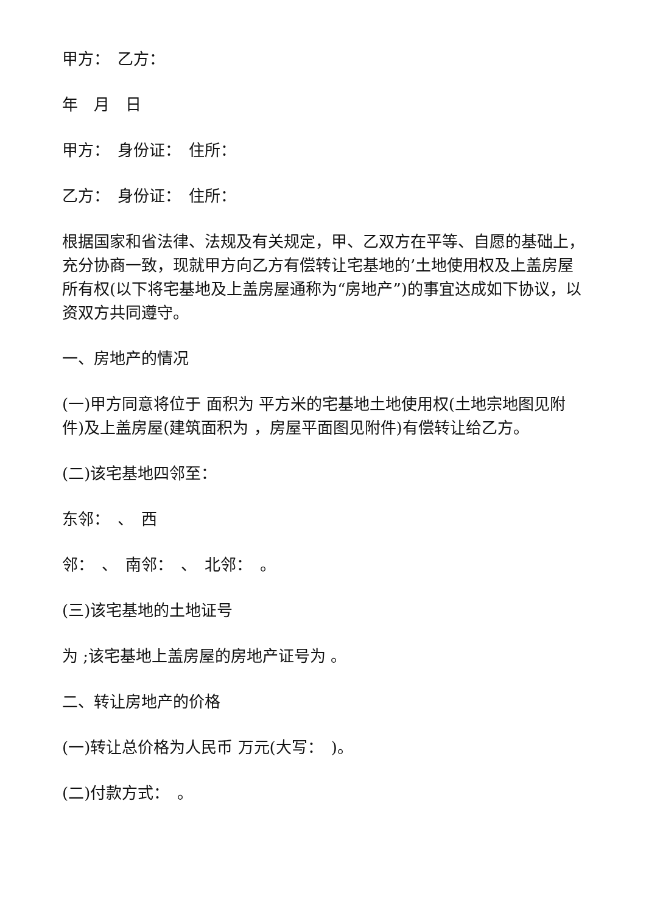甲方：　乙方：
年　月　日
甲方：　身份证：　住所：
乙方：　身份证：　住所：
根据国家和省法律、法规及有关规定，甲、乙双方在平等、自愿的基础上，充分协商一致，现就甲方向乙方有偿转让宅基地的’土地使用权及上盖房屋所有权(以下将宅基地及上盖房屋通称为“房地产”)的事宜达成如下协议，以资双方共同遵守。
一、房地产的情况
(一)甲方同意将位于 面积为 平方米的宅基地土地使用权(土地宗地图见附件)及上盖房屋(建筑面积为 ，房屋平面图见附件)有偿转让给乙方。
(二)该宅基地四邻至：
东邻：　、　西
邻：　、　南邻：　、　北邻：　。
(三)该宅基地的土地证号
为 ;该宅基地上盖房屋的房地产证号为 。
二、转让房地产的价格
(一)转让总价格为人民币 万元(大写：　)。
(二)付款方式：　。